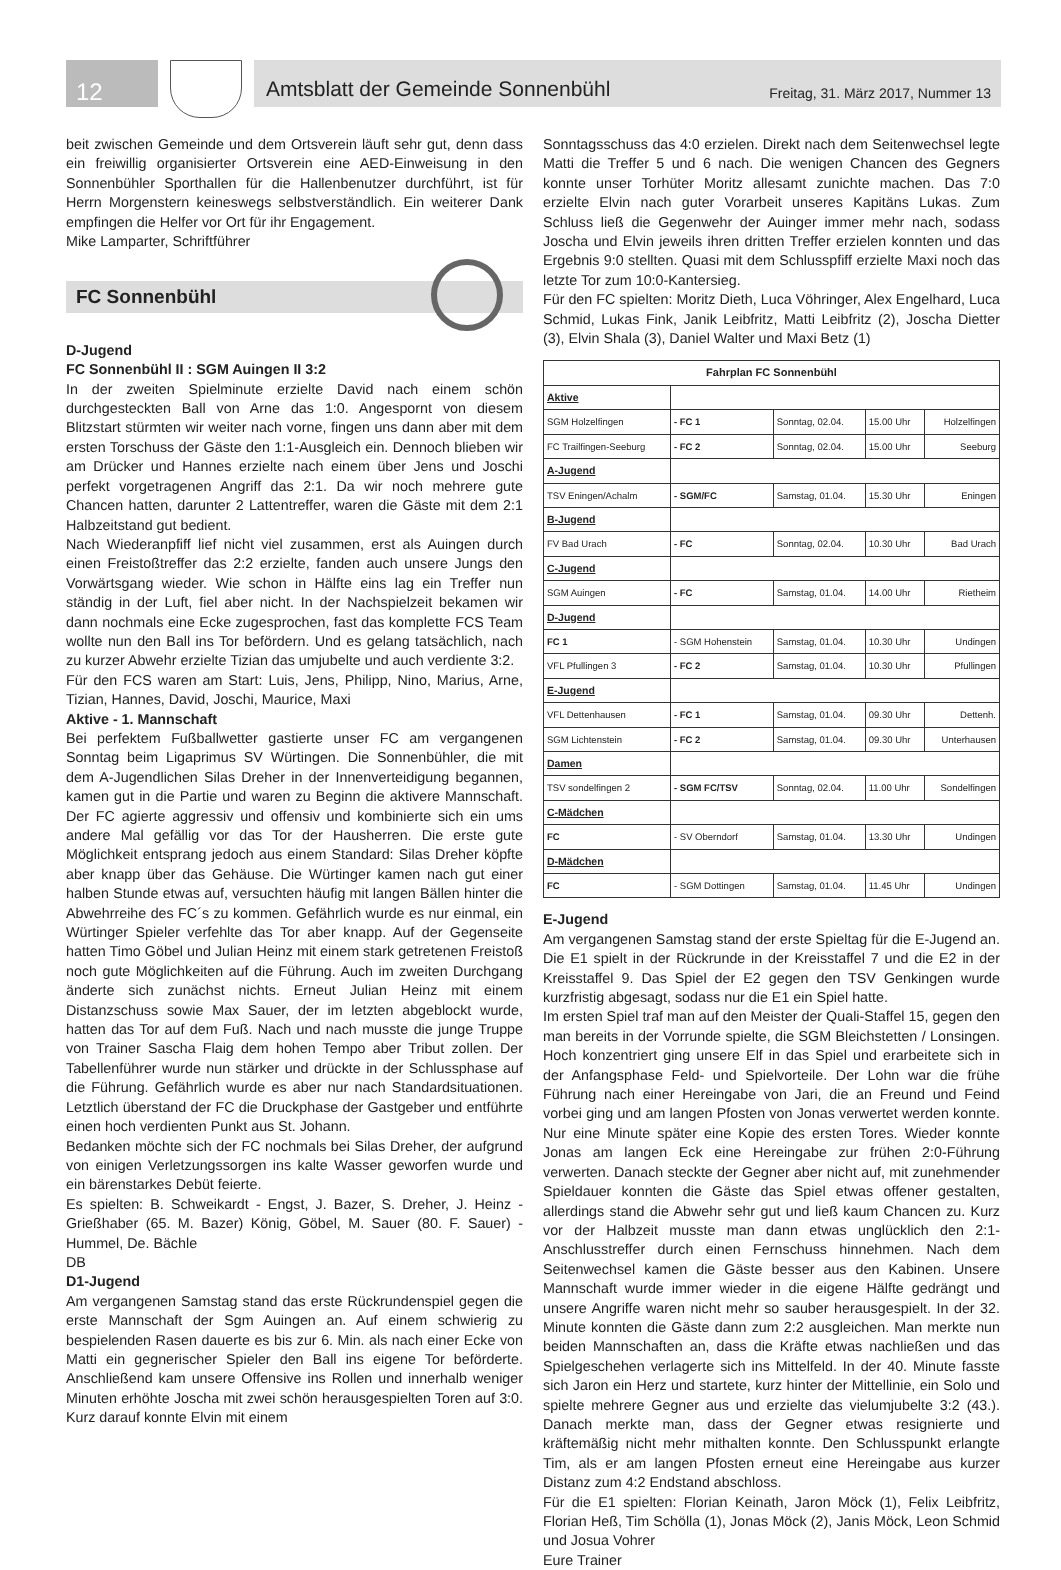12
Amtsblatt der Gemeinde Sonnenbühl Freitag, 31. März 2017, Nummer 13
beit zwischen Gemeinde und dem Ortsverein läuft sehr gut, denn dass ein freiwillig organisierter Ortsverein eine AED-Einweisung in den Sonnenbühler Sporthallen für die Hallenbenutzer durchführt, ist für Herrn Morgenstern keineswegs selbstverständlich. Ein weiterer Dank empfingen die Helfer vor Ort für ihr Engagement.
Mike Lamparter, Schriftführer
FC Sonnenbühl
D-Jugend
FC Sonnenbühl II : SGM Auingen II 3:2
In der zweiten Spielminute erzielte David nach einem schön durchgesteckten Ball von Arne das 1:0. Angespornt von diesem Blitzstart stürmten wir weiter nach vorne, fingen uns dann aber mit dem ersten Torschuss der Gäste den 1:1-Ausgleich ein. Dennoch blieben wir am Drücker und Hannes erzielte nach einem über Jens und Joschi perfekt vorgetragenen Angriff das 2:1. Da wir noch mehrere gute Chancen hatten, darunter 2 Lattentreffer, waren die Gäste mit dem 2:1 Halbzeitstand gut bedient.
Nach Wiederanpfiff lief nicht viel zusammen, erst als Auingen durch einen Freistoßtreffer das 2:2 erzielte, fanden auch unsere Jungs den Vorwärtsgang wieder. Wie schon in Hälfte eins lag ein Treffer nun ständig in der Luft, fiel aber nicht. In der Nachspielzeit bekamen wir dann nochmals eine Ecke zugesprochen, fast das komplette FCS Team wollte nun den Ball ins Tor befördern. Und es gelang tatsächlich, nach zu kurzer Abwehr erzielte Tizian das umjubelte und auch verdiente 3:2.
Für den FCS waren am Start: Luis, Jens, Philipp, Nino, Marius, Arne, Tizian, Hannes, David, Joschi, Maurice, Maxi
Aktive - 1. Mannschaft
Bei perfektem Fußballwetter gastierte unser FC am vergangenen Sonntag beim Ligaprimus SV Würtingen. Die Sonnenbühler, die mit dem A-Jugendlichen Silas Dreher in der Innenverteidigung begannen, kamen gut in die Partie und waren zu Beginn die aktivere Mannschaft. Der FC agierte aggressiv und offensiv und kombinierte sich ein ums andere Mal gefällig vor das Tor der Hausherren. Die erste gute Möglichkeit entsprang jedoch aus einem Standard: Silas Dreher köpfte aber knapp über das Gehäuse. Die Würtinger kamen nach gut einer halben Stunde etwas auf, versuchten häufig mit langen Bällen hinter die Abwehrreihe des FC´s zu kommen. Gefährlich wurde es nur einmal, ein Würtinger Spieler verfehlte das Tor aber knapp. Auf der Gegenseite hatten Timo Göbel und Julian Heinz mit einem stark getretenen Freistoß noch gute Möglichkeiten auf die Führung. Auch im zweiten Durchgang änderte sich zunächst nichts. Erneut Julian Heinz mit einem Distanzschuss sowie Max Sauer, der im letzten abgeblockt wurde, hatten das Tor auf dem Fuß. Nach und nach musste die junge Truppe von Trainer Sascha Flaig dem hohen Tempo aber Tribut zollen. Der Tabellenführer wurde nun stärker und drückte in der Schlussphase auf die Führung. Gefährlich wurde es aber nur nach Standardsituationen. Letztlich überstand der FC die Druckphase der Gastgeber und entführte einen hoch verdienten Punkt aus St. Johann.
Bedanken möchte sich der FC nochmals bei Silas Dreher, der aufgrund von einigen Verletzungssorgen ins kalte Wasser geworfen wurde und ein bärenstarkes Debüt feierte.
Es spielten: B. Schweikardt - Engst, J. Bazer, S. Dreher, J. Heinz - Grießhaber (65. M. Bazer) König, Göbel, M. Sauer (80. F. Sauer) - Hummel, De. Bächle
DB
D1-Jugend
Am vergangenen Samstag stand das erste Rückrundenspiel gegen die erste Mannschaft der Sgm Auingen an. Auf einem schwierig zu bespielenden Rasen dauerte es bis zur 6. Min. als nach einer Ecke von Matti ein gegnerischer Spieler den Ball ins eigene Tor beförderte. Anschließend kam unsere Offensive ins Rollen und innerhalb weniger Minuten erhöhte Joscha mit zwei schön herausgespielten Toren auf 3:0. Kurz darauf konnte Elvin mit einem
Sonntagsschuss das 4:0 erzielen. Direkt nach dem Seitenwechsel legte Matti die Treffer 5 und 6 nach. Die wenigen Chancen des Gegners konnte unser Torhüter Moritz allesamt zunichte machen. Das 7:0 erzielte Elvin nach guter Vorarbeit unseres Kapitäns Lukas. Zum Schluss ließ die Gegenwehr der Auinger immer mehr nach, sodass Joscha und Elvin jeweils ihren dritten Treffer erzielen konnten und das Ergebnis 9:0 stellten. Quasi mit dem Schlusspfiff erzielte Maxi noch das letzte Tor zum 10:0-Kantersieg.
Für den FC spielten: Moritz Dieth, Luca Vöhringer, Alex Engelhard, Luca Schmid, Lukas Fink, Janik Leibfritz, Matti Leibfritz (2), Joscha Dietter (3), Elvin Shala (3), Daniel Walter und Maxi Betz (1)
| Fahrplan FC Sonnenbühl | | | | |
| Aktive | | | | |
| SGM Holzelfingen | - FC 1 | Sonntag, 02.04. | 15.00 Uhr | Holzelfingen |
| FC Trailfingen-Seeburg | - FC 2 | Sonntag, 02.04. | 15.00 Uhr | Seeburg |
| A-Jugend | | | | |
| TSV Eningen/Achalm | - SGM/FC | Samstag, 01.04. | 15.30 Uhr | Eningen |
| B-Jugend | | | | |
| FV Bad Urach | - FC | Sonntag, 02.04. | 10.30 Uhr | Bad Urach |
| C-Jugend | | | | |
| SGM Auingen | - FC | Samstag, 01.04. | 14.00 Uhr | Rietheim |
| D-Jugend | | | | |
| FC 1 | - SGM Hohenstein | Samstag, 01.04. | 10.30 Uhr | Undingen |
| VFL Pfullingen 3 | - FC 2 | Samstag, 01.04. | 10.30 Uhr | Pfullingen |
| E-Jugend | | | | |
| VFL Dettenhausen | - FC 1 | Samstag, 01.04. | 09.30 Uhr | Dettenh. |
| SGM Lichtenstein | - FC 2 | Samstag, 01.04. | 09.30 Uhr | Unterhausen |
| Damen | | | | |
| TSV sondelfingen 2 | - SGM FC/TSV | Sonntag, 02.04. | 11.00 Uhr | Sondelfingen |
| C-Mädchen | | | | |
| FC | - SV Oberndorf | Samstag, 01.04. | 13.30 Uhr | Undingen |
| D-Mädchen | | | | |
| FC | - SGM Dottingen | Samstag, 01.04. | 11.45 Uhr | Undingen |
E-Jugend
Am vergangenen Samstag stand der erste Spieltag für die E-Jugend an. Die E1 spielt in der Rückrunde in der Kreisstaffel 7 und die E2 in der Kreisstaffel 9. Das Spiel der E2 gegen den TSV Genkingen wurde kurzfristig abgesagt, sodass nur die E1 ein Spiel hatte.
Im ersten Spiel traf man auf den Meister der Quali-Staffel 15, gegen den man bereits in der Vorrunde spielte, die SGM Bleichstetten / Lonsingen. Hoch konzentriert ging unsere Elf in das Spiel und erarbeitete sich in der Anfangsphase Feld- und Spielvorteile. Der Lohn war die frühe Führung nach einer Hereingabe von Jari, die an Freund und Feind vorbei ging und am langen Pfosten von Jonas verwertet werden konnte. Nur eine Minute später eine Kopie des ersten Tores. Wieder konnte Jonas am langen Eck eine Hereingabe zur frühen 2:0-Führung verwerten. Danach steckte der Gegner aber nicht auf, mit zunehmender Spieldauer konnten die Gäste das Spiel etwas offener gestalten, allerdings stand die Abwehr sehr gut und ließ kaum Chancen zu. Kurz vor der Halbzeit musste man dann etwas unglücklich den 2:1-Anschlusstreffer durch einen Fernschuss hinnehmen. Nach dem Seitenwechsel kamen die Gäste besser aus den Kabinen. Unsere Mannschaft wurde immer wieder in die eigene Hälfte gedrängt und unsere Angriffe waren nicht mehr so sauber herausgespielt. In der 32. Minute konnten die Gäste dann zum 2:2 ausgleichen. Man merkte nun beiden Mannschaften an, dass die Kräfte etwas nachließen und das Spielgeschehen verlagerte sich ins Mittelfeld. In der 40. Minute fasste sich Jaron ein Herz und startete, kurz hinter der Mittellinie, ein Solo und spielte mehrere Gegner aus und erzielte das vielumjubelte 3:2 (43.). Danach merkte man, dass der Gegner etwas resignierte und kräftemäßig nicht mehr mithalten konnte. Den Schlusspunkt erlangte Tim, als er am langen Pfosten erneut eine Hereingabe aus kurzer Distanz zum 4:2 Endstand abschloss.
Für die E1 spielten: Florian Keinath, Jaron Möck (1), Felix Leibfritz, Florian Heß, Tim Schölla (1), Jonas Möck (2), Janis Möck, Leon Schmid und Josua Vohrer
Eure Trainer